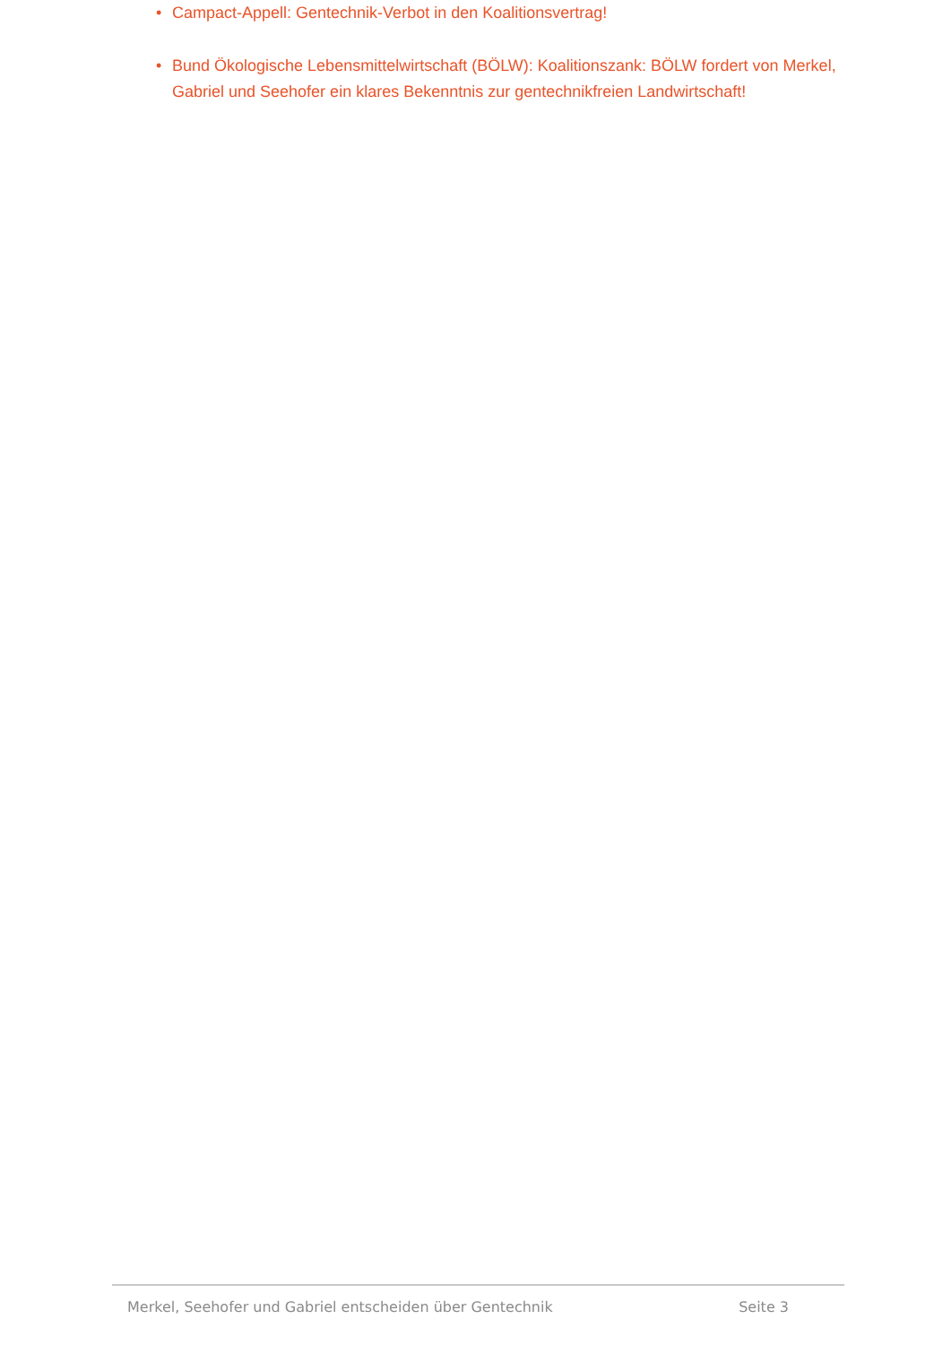• Campact-Appell: Gentechnik-Verbot in den Koalitionsvertrag!
• Bund Ökologische Lebensmittelwirtschaft (BÖLW): Koalitionszank: BÖLW fordert von Merkel, Gabriel und Seehofer ein klares Bekenntnis zur gentechnikfreien Landwirt­schaft!
Merkel, Seehofer und Gabriel entscheiden über Gentechnik Seite 3